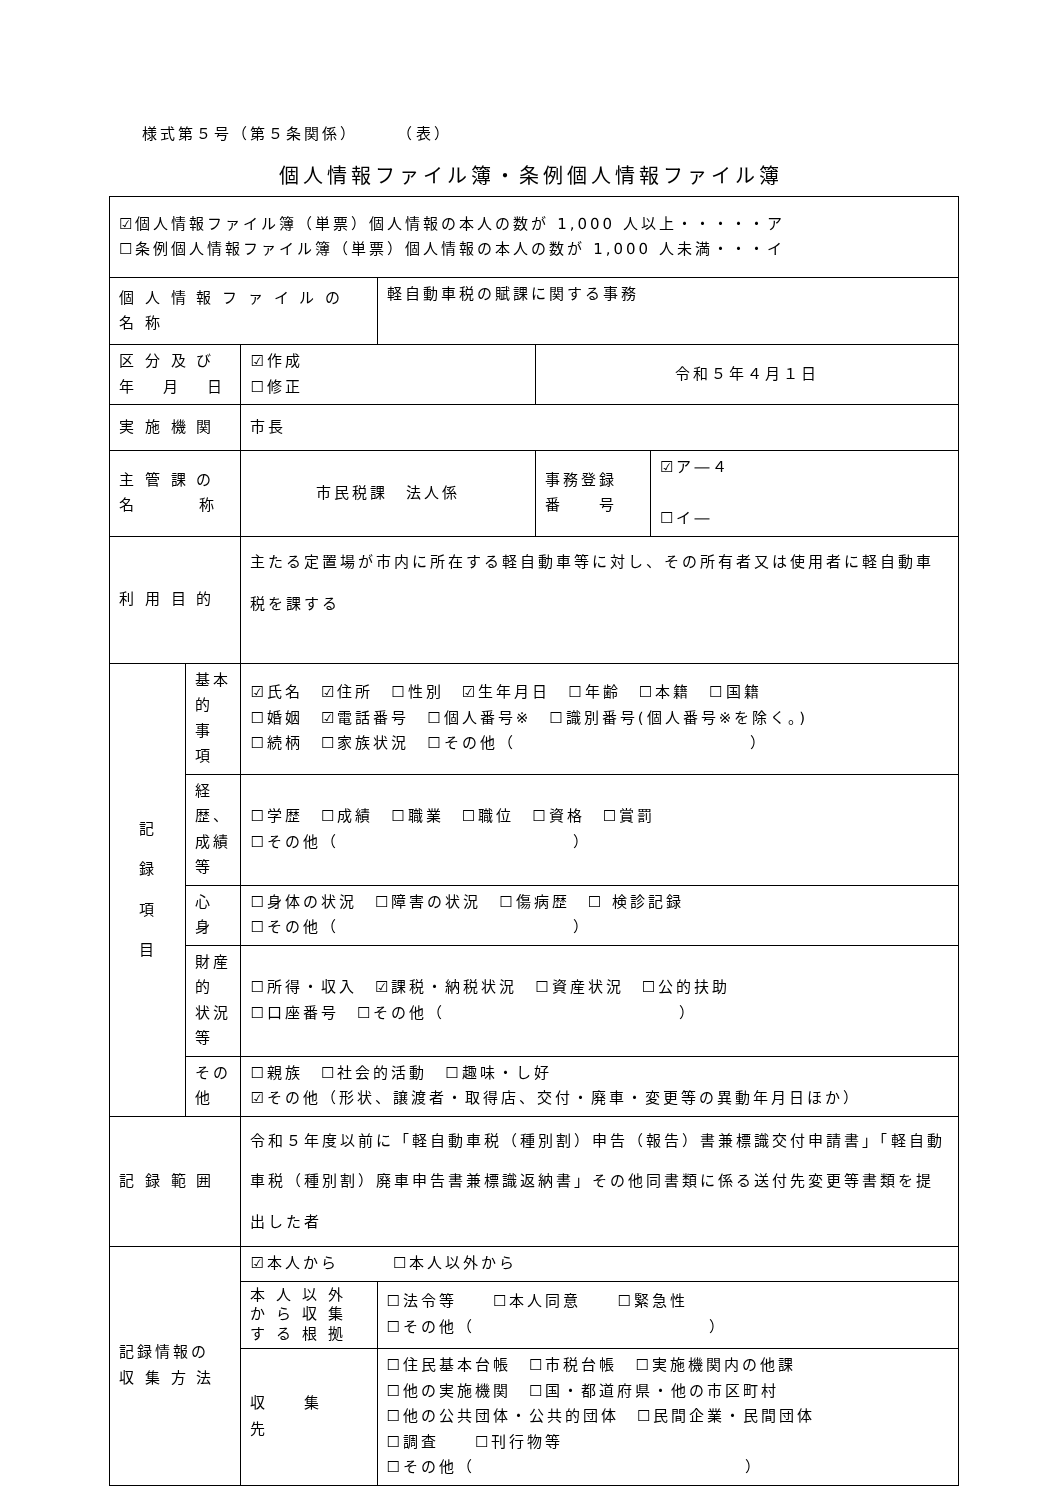様式第５号（第５条関係）　　　（表）
個人情報ファイル簿・条例個人情報ファイル簿
| ☑個人情報ファイル簿（単票）個人情報の本人の数が 1,000 人以上・・・・・ア ☐条例個人情報ファイル簿（単票）個人情報の本人の数が 1,000 人未満・・・イ | | | | | |
| 個 人 情 報 フ ァ イ ル の 名 称 | | | 軽自動車税の賦課に関する事務 | | |
| 区 分 及 び 年 月 日 | | ☑作成 ☐修正 | | 令和５年４月１日 | |
| 実 施 機 関 | | 市長 | | | |
| 主 管 課 の 名 称 | | 市民税課 法人係 | | 事務登録 番 号 | ☑ア―４ ☐イ― |
| 利 用 目 的 | | 主たる定置場が市内に所在する軽自動車等に対し、その所有者又は使用者に軽自動車税を課する | | | |
| 記 録 項 目 | 基本的 事 項 | ☑氏名 ☑住所 ☐性別 ☑生年月日 ☐年齢 ☐本籍 ☐国籍 ☐婚姻 ☑電話番号 ☐個人番号※ ☐識別番号(個人番号※を除く。) ☐続柄 ☐家族状況 ☐その他（ ） | | | |
| | 経歴、 成績等 | ☐学歴 ☐成績 ☐職業 ☐職位 ☐資格 ☐賞罰 ☐その他（ ） | | | |
| | 心 身 | ☐身体の状況 ☐障害の状況 ☐傷病歴 ☐ 検診記録 ☐その他（ ） | | | |
| | 財産的 状況等 | ☐所得・収入 ☑課税・納税状況 ☐資産状況 ☐公的扶助 ☐口座番号 ☐その他（ ） | | | |
| | その他 | ☐親族 ☐社会的活動 ☐趣味・し好 ☑その他（形状、譲渡者・取得店、交付・廃車・変更等の異動年月日ほか） | | | |
| 記 録 範 囲 | | 令和５年度以前に「軽自動車税（種別割）申告（報告）書兼標識交付申請書」「軽自動車税（種別割）廃車申告書兼標識返納書」その他同書類に係る送付先変更等書類を提出した者 | | | |
| 記録情報の 収 集 方 法 | | ☑本人から ☐本人以外から | | | |
| | | 本 人 以 外 か ら 収 集 す る 根 拠 | ☐法令等 ☐本人同意 ☐緊急性 ☐その他（ ） | | |
| | | 収 集 先 | ☐住民基本台帳 ☐市税台帳 ☐実施機関内の他課 ☐他の実施機関 ☐国・都道府県・他の市区町村 ☐他の公共団体・公共的団体 ☐民間企業・民間団体 ☐調査 ☐刊行物等 ☐その他（ ） | | |